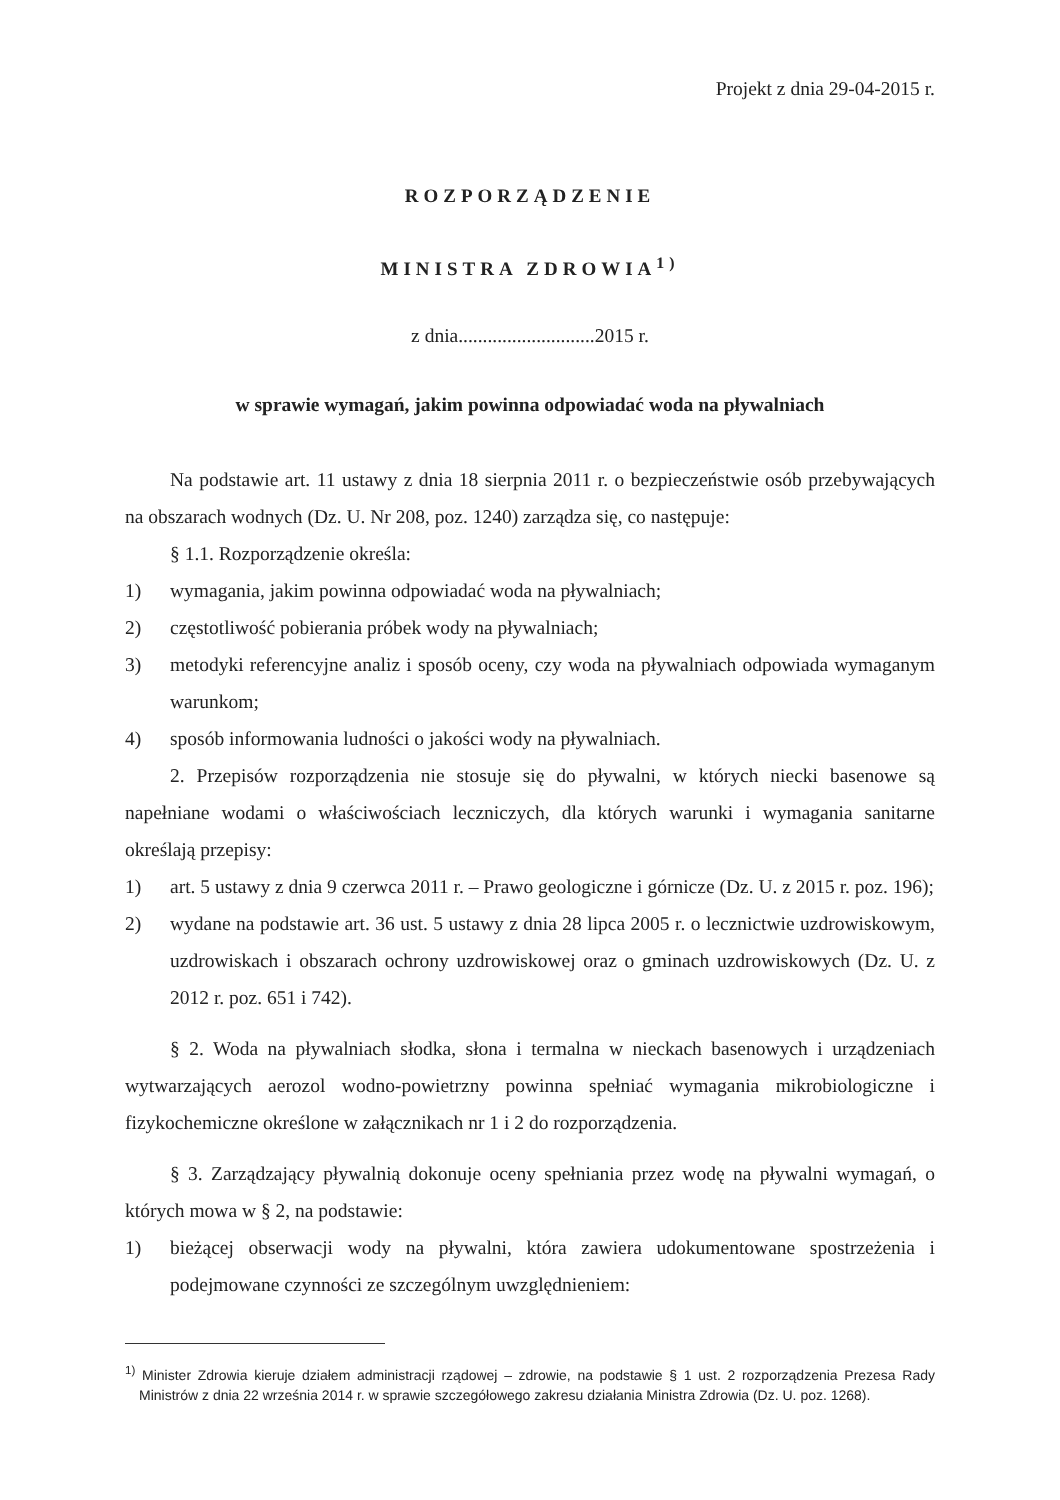Projekt z dnia 29-04-2015 r.
ROZPORZĄDZENIE
MINISTRA ZDROWIA<sup>1)</sup>
z dnia............................2015 r.
w sprawie wymagań, jakim powinna odpowiadać woda na pływalniach
Na podstawie art. 11 ustawy z dnia 18 sierpnia 2011 r. o bezpieczeństwie osób przebywających na obszarach wodnych (Dz. U. Nr 208, poz. 1240) zarządza się, co następuje:
§ 1.1. Rozporządzenie określa:
1) wymagania, jakim powinna odpowiadać woda na pływalniach;
2) częstotliwość pobierania próbek wody na pływalniach;
3) metodyki referencyjne analiz i sposób oceny, czy woda na pływalniach odpowiada wymaganym warunkom;
4) sposób informowania ludności o jakości wody na pływalniach.
2. Przepisów rozporządzenia nie stosuje się do pływalni, w których niecki basenowe są napełniane wodami o właściwościach leczniczych, dla których warunki i wymagania sanitarne określają przepisy:
1) art. 5 ustawy z dnia 9 czerwca 2011 r. – Prawo geologiczne i górnicze (Dz. U. z 2015 r. poz. 196);
2) wydane na podstawie art. 36 ust. 5 ustawy z dnia 28 lipca 2005 r. o lecznictwie uzdrowiskowym, uzdrowiskach i obszarach ochrony uzdrowiskowej oraz o gminach uzdrowiskowych (Dz. U. z 2012 r. poz. 651 i 742).
§ 2. Woda na pływalniach słodka, słona i termalna w nieckach basenowych i urządzeniach wytwarzających aerozol wodno-powietrzny powinna spełniać wymagania mikrobiologiczne i fizykochemiczne określone w załącznikach nr 1 i 2 do rozporządzenia.
§ 3. Zarządzający pływalnią dokonuje oceny spełniania przez wodę na pływalni wymagań, o których mowa w § 2, na podstawie:
1) bieżącej obserwacji wody na pływalni, która zawiera udokumentowane spostrzeżenia i podejmowane czynności ze szczególnym uwzględnieniem:
<sup>1)</sup> Minister Zdrowia kieruje działem administracji rządowej – zdrowie, na podstawie § 1 ust. 2 rozporządzenia Prezesa Rady Ministrów z dnia 22 września 2014 r. w sprawie szczegółowego zakresu działania Ministra Zdrowia (Dz. U. poz. 1268).